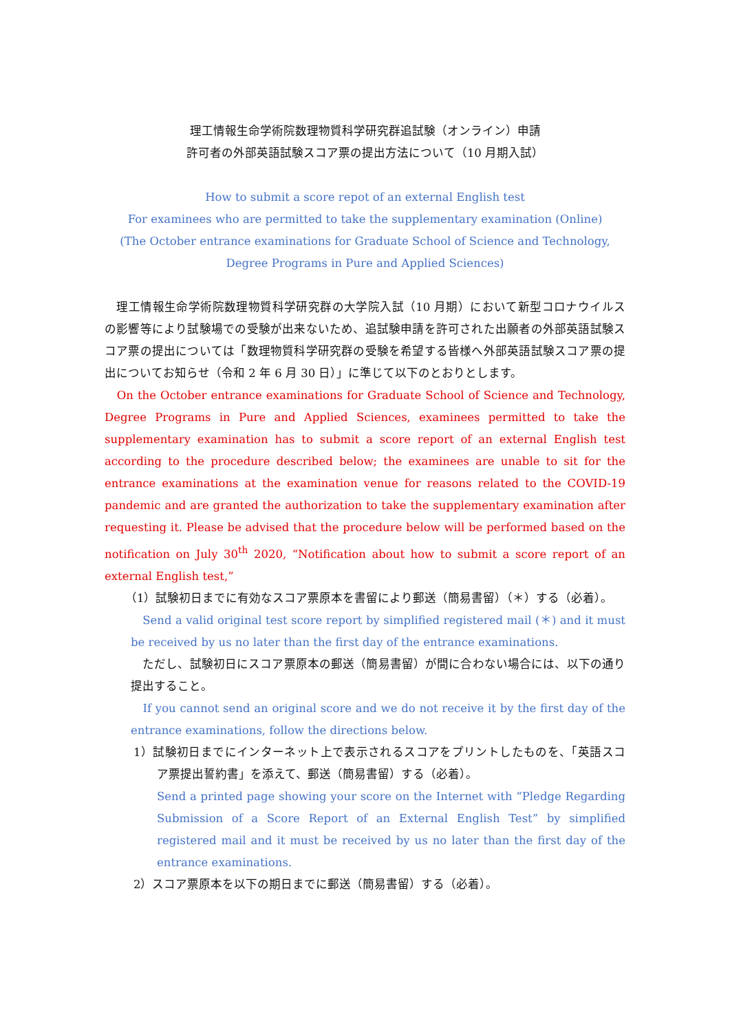理工情報生命学術院数理物質科学研究群追試験（オンライン）申請
許可者の外部英語試験スコア票の提出方法について（10 月期入試）
How to submit a score repot of an external English test
For examinees who are permitted to take the supplementary examination (Online)
(The October entrance examinations for Graduate School of Science and Technology,
Degree Programs in Pure and Applied Sciences)
　理工情報生命学術院数理物質科学研究群の大学院入試（10 月期）において新型コロナウイルスの影響等により試験場での受験が出来ないため、追試験申請を許可された出願者の外部英語試験スコア票の提出については「数理物質科学研究群の受験を希望する皆様へ外部英語試験スコア票の提出についてお知らせ（令和 2 年 6 月 30 日）」に準じて以下のとおりとします。
　On the October entrance examinations for Graduate School of Science and Technology, Degree Programs in Pure and Applied Sciences, examinees permitted to take the supplementary examination has to submit a score report of an external English test according to the procedure described below; the examinees are unable to sit for the entrance examinations at the examination venue for reasons related to the COVID-19 pandemic and are granted the authorization to take the supplementary examination after requesting it. Please be advised that the procedure below will be performed based on the notification on July 30<sup>th</sup> 2020, “Notification about how to submit a score report of an external English test,”
（1）試験初日までに有効なスコア票原本を書留により郵送（簡易書留）（＊）する（必着）。
　Send a valid original test score report by simplified registered mail (＊) and it must be received by us no later than the first day of the entrance examinations.
　ただし、試験初日にスコア票原本の郵送（簡易書留）が間に合わない場合には、以下の通り提出すること。
　If you cannot send an original score and we do not receive it by the first day of the entrance examinations, follow the directions below.
1）試験初日までにインターネット上で表示されるスコアをプリントしたものを、「英語スコア票提出誓約書」を添えて、郵送（簡易書留）する（必着）。
Send a printed page showing your score on the Internet with “Pledge Regarding Submission of a Score Report of an External English Test” by simplified registered mail and it must be received by us no later than the first day of the entrance examinations.
2）スコア票原本を以下の期日までに郵送（簡易書留）する（必着）。